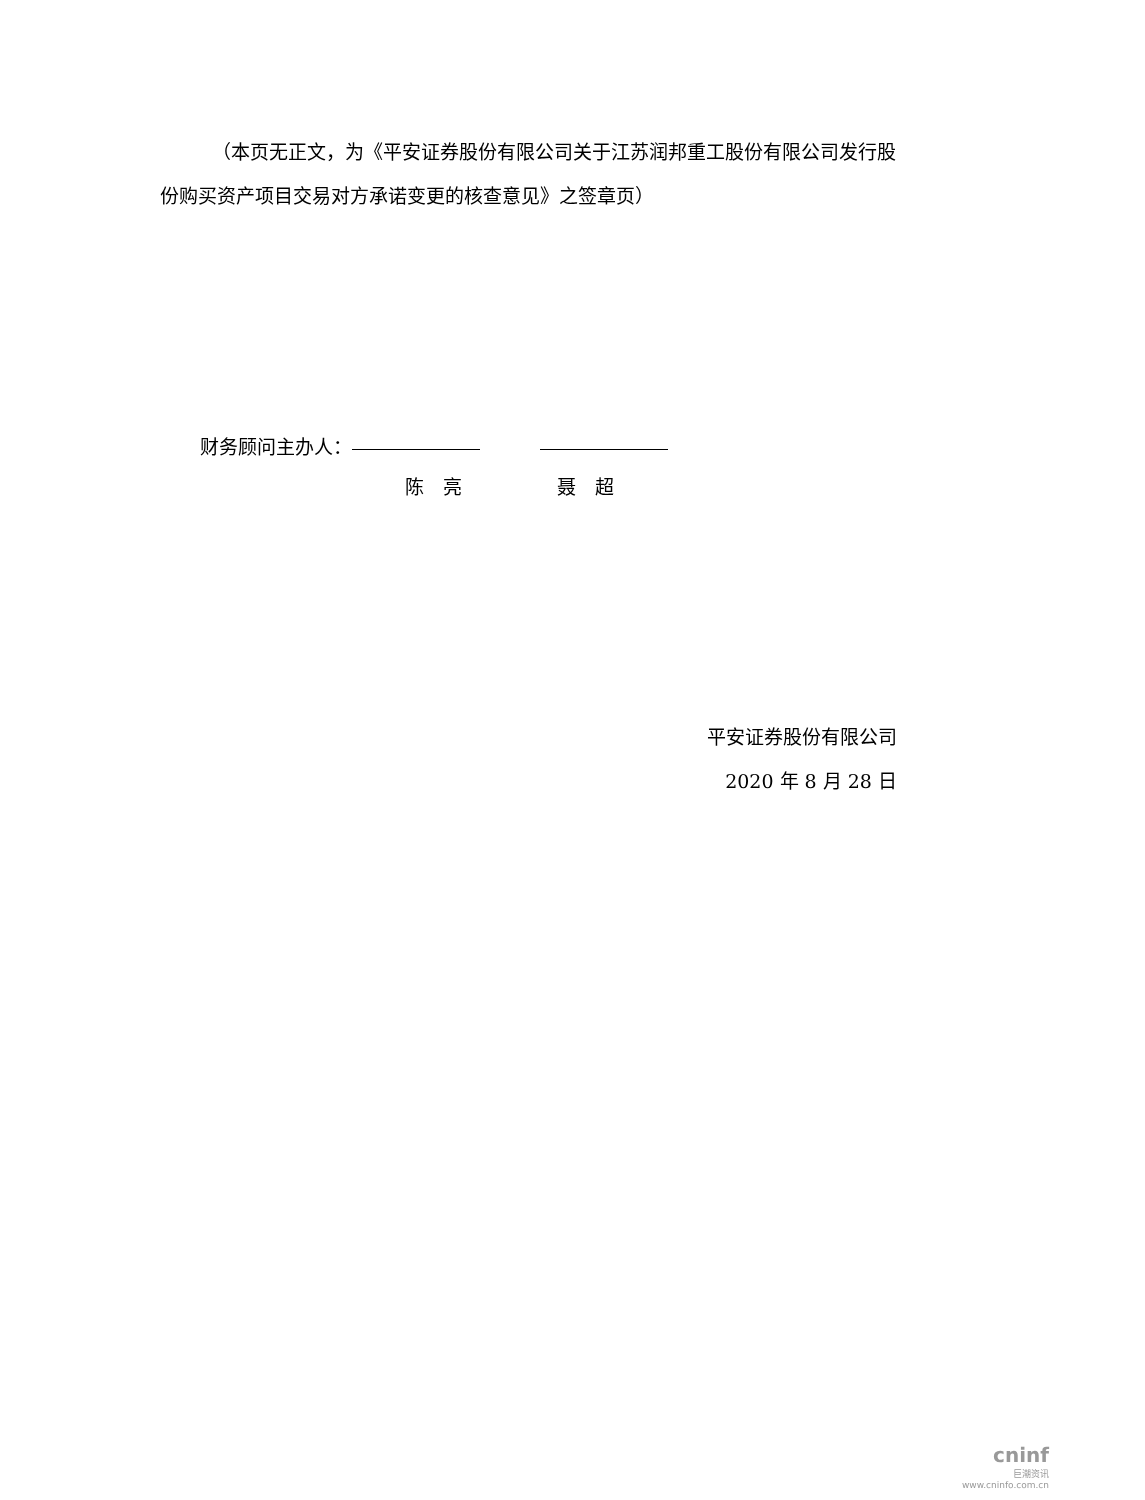（本页无正文，为《平安证券股份有限公司关于江苏润邦重工股份有限公司发行股份购买资产项目交易对方承诺变更的核查意见》之签章页）
财务顾问主办人：
陈　亮　　　　　聂　超
平安证券股份有限公司
2020 年 8 月 28 日
cninf
巨潮资讯
www.cninfo.com.cn